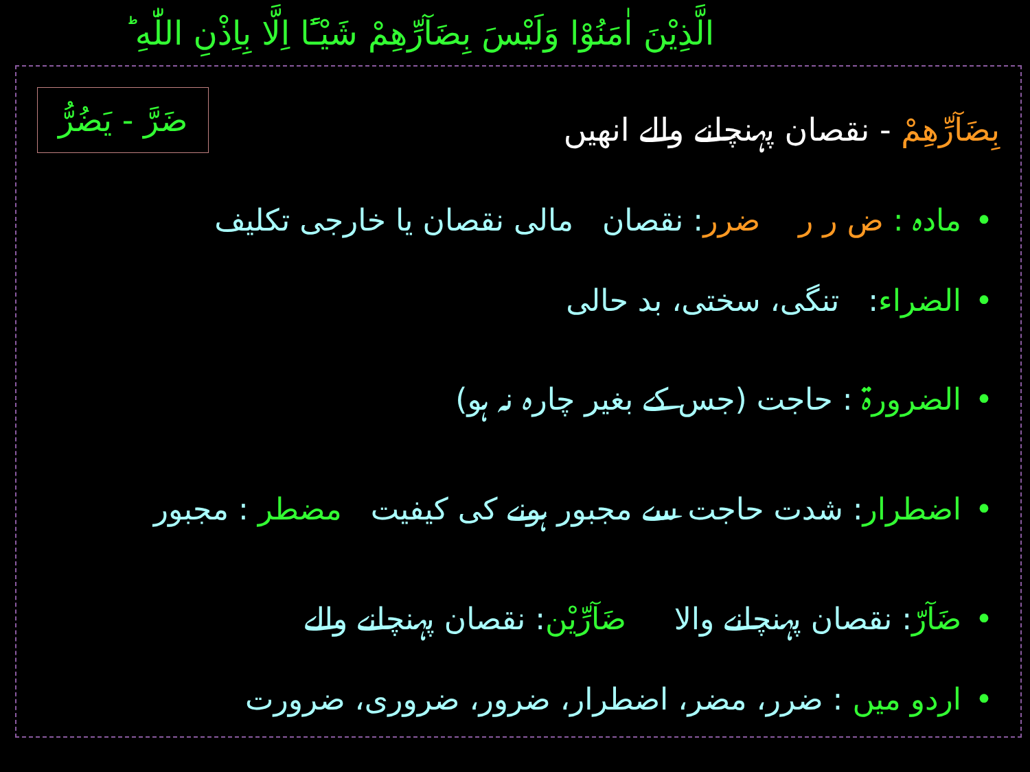الَّذِيْنَ اٰمَنُوْا وَلَيْسَ بِضَآرِّهِمْ شَيْـًٔا اِلَّا بِاِذْنِ اللّٰهِ ؕ
بِضَآرِّهِمْ - نقصان پہنچانے والے انھیں
ضَرَّ - يَضُرُّ
•مادہ : ض ر ر ضرر: نقصان مالی نقصان یا خارجی تکلیف
•الضراء: تنگی، سختی، بد حالی
•الضرورۃ : حاجت (جس کے بغیر چارہ نہ ہو)
•اضطرار: شدت حاجت سے مجبور ہونے کی کیفیت مضطر : مجبور
•ضَآرّ: نقصان پہنچانے والا ضَآرِّيْن: نقصان پہنچانے والے
•اردو میں : ضرر، مضر، اضطرار، ضرور، ضروری، ضرورت